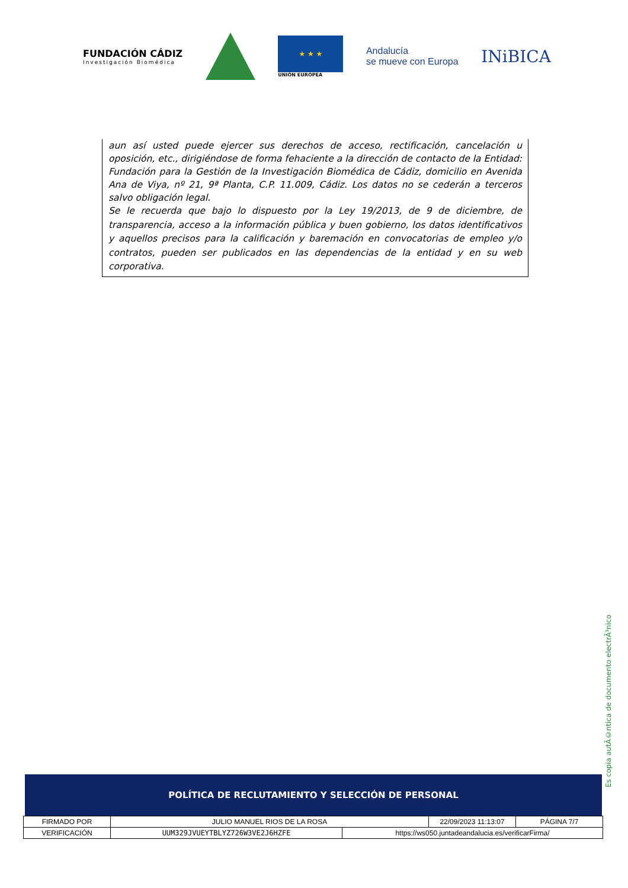FUNDACIÓN CÁDIZ
Investigación Biomédica
★ ★ ★
UNIÓN EUROPEA
Andalucía
se mueve con Europa
INiBICA
aun así usted puede ejercer sus derechos de acceso, rectificación, cancelación u oposición, etc., dirigiéndose de forma fehaciente a la dirección de contacto de la Entidad: Fundación para la Gestión de la Investigación Biomédica de Cádiz, domicilio en Avenida Ana de Viya, nº 21, 9ª Planta, C.P. 11.009, Cádiz. Los datos no se cederán a terceros salvo obligación legal.
Se le recuerda que bajo lo dispuesto por la Ley 19/2013, de 9 de diciembre, de transparencia, acceso a la información pública y buen gobierno, los datos identificativos y aquellos precisos para la calificación y baremación en convocatorias de empleo y/o contratos, pueden ser publicados en las dependencias de la entidad y en su web corporativa.
Es copia autÃ©ntica de documento electrÃ³nico
POLÍTICA DE RECLUTAMIENTO Y SELECCIÓN DE PERSONAL
| FIRMADO POR | JULIO MANUEL RIOS DE LA ROSA | | 22/09/2023 11:13:07 | PÁGINA 7/7 |
| VERIFICACIÓN | UUM329JVUEYTBLYZ726W3VE2J6HZFE | https://ws050.juntadeandalucia.es/verificarFirma/ | | |